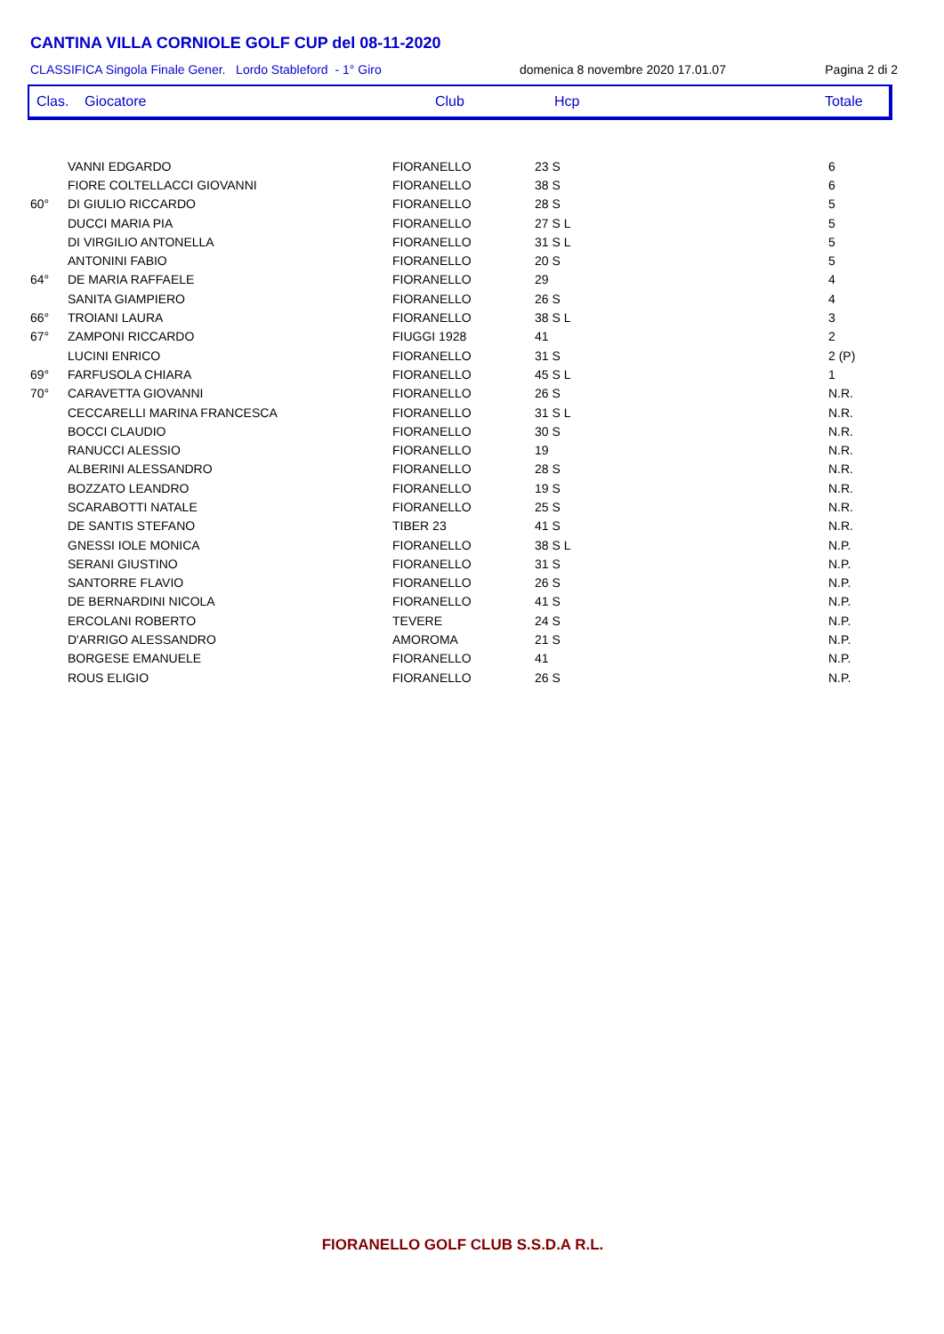CANTINA VILLA CORNIOLE GOLF CUP del 08-11-2020
CLASSIFICA Singola Finale Gener. Lordo Stableford - 1° Giro domenica 8 novembre 2020 17.01.07 Pagina 2 di 2
| Clas. | Giocatore | Club | Hcp | Totale |
| --- | --- | --- | --- | --- |
| | VANNI EDGARDO | FIORANELLO | 23 S | 6 |
| | FIORE COLTELLACCI GIOVANNI | FIORANELLO | 38 S | 6 |
| 60° | DI GIULIO RICCARDO | FIORANELLO | 28 S | 5 |
| | DUCCI MARIA PIA | FIORANELLO | 27 S L | 5 |
| | DI VIRGILIO ANTONELLA | FIORANELLO | 31 S L | 5 |
| | ANTONINI FABIO | FIORANELLO | 20 S | 5 |
| 64° | DE MARIA RAFFAELE | FIORANELLO | 29 | 4 |
| | SANITA GIAMPIERO | FIORANELLO | 26 S | 4 |
| 66° | TROIANI LAURA | FIORANELLO | 38 S L | 3 |
| 67° | ZAMPONI RICCARDO | FIUGGI 1928 | 41 | 2 |
| | LUCINI ENRICO | FIORANELLO | 31 S | 2 (P) |
| 69° | FARFUSOLA CHIARA | FIORANELLO | 45 S L | 1 |
| 70° | CARAVETTA GIOVANNI | FIORANELLO | 26 S | N.R. |
| | CECCARELLI MARINA FRANCESCA | FIORANELLO | 31 S L | N.R. |
| | BOCCI CLAUDIO | FIORANELLO | 30 S | N.R. |
| | RANUCCI ALESSIO | FIORANELLO | 19 | N.R. |
| | ALBERINI ALESSANDRO | FIORANELLO | 28 S | N.R. |
| | BOZZATO LEANDRO | FIORANELLO | 19 S | N.R. |
| | SCARABOTTI NATALE | FIORANELLO | 25 S | N.R. |
| | DE SANTIS STEFANO | TIBER 23 | 41 S | N.R. |
| | GNESSI IOLE MONICA | FIORANELLO | 38 S L | N.P. |
| | SERANI GIUSTINO | FIORANELLO | 31 S | N.P. |
| | SANTORRE FLAVIO | FIORANELLO | 26 S | N.P. |
| | DE BERNARDINI NICOLA | FIORANELLO | 41 S | N.P. |
| | ERCOLANI ROBERTO | TEVERE | 24 S | N.P. |
| | D'ARRIGO ALESSANDRO | AMOROMA | 21 S | N.P. |
| | BORGESE EMANUELE | FIORANELLO | 41 | N.P. |
| | ROUS ELIGIO | FIORANELLO | 26 S | N.P. |
FIORANELLO GOLF CLUB S.S.D.A R.L.